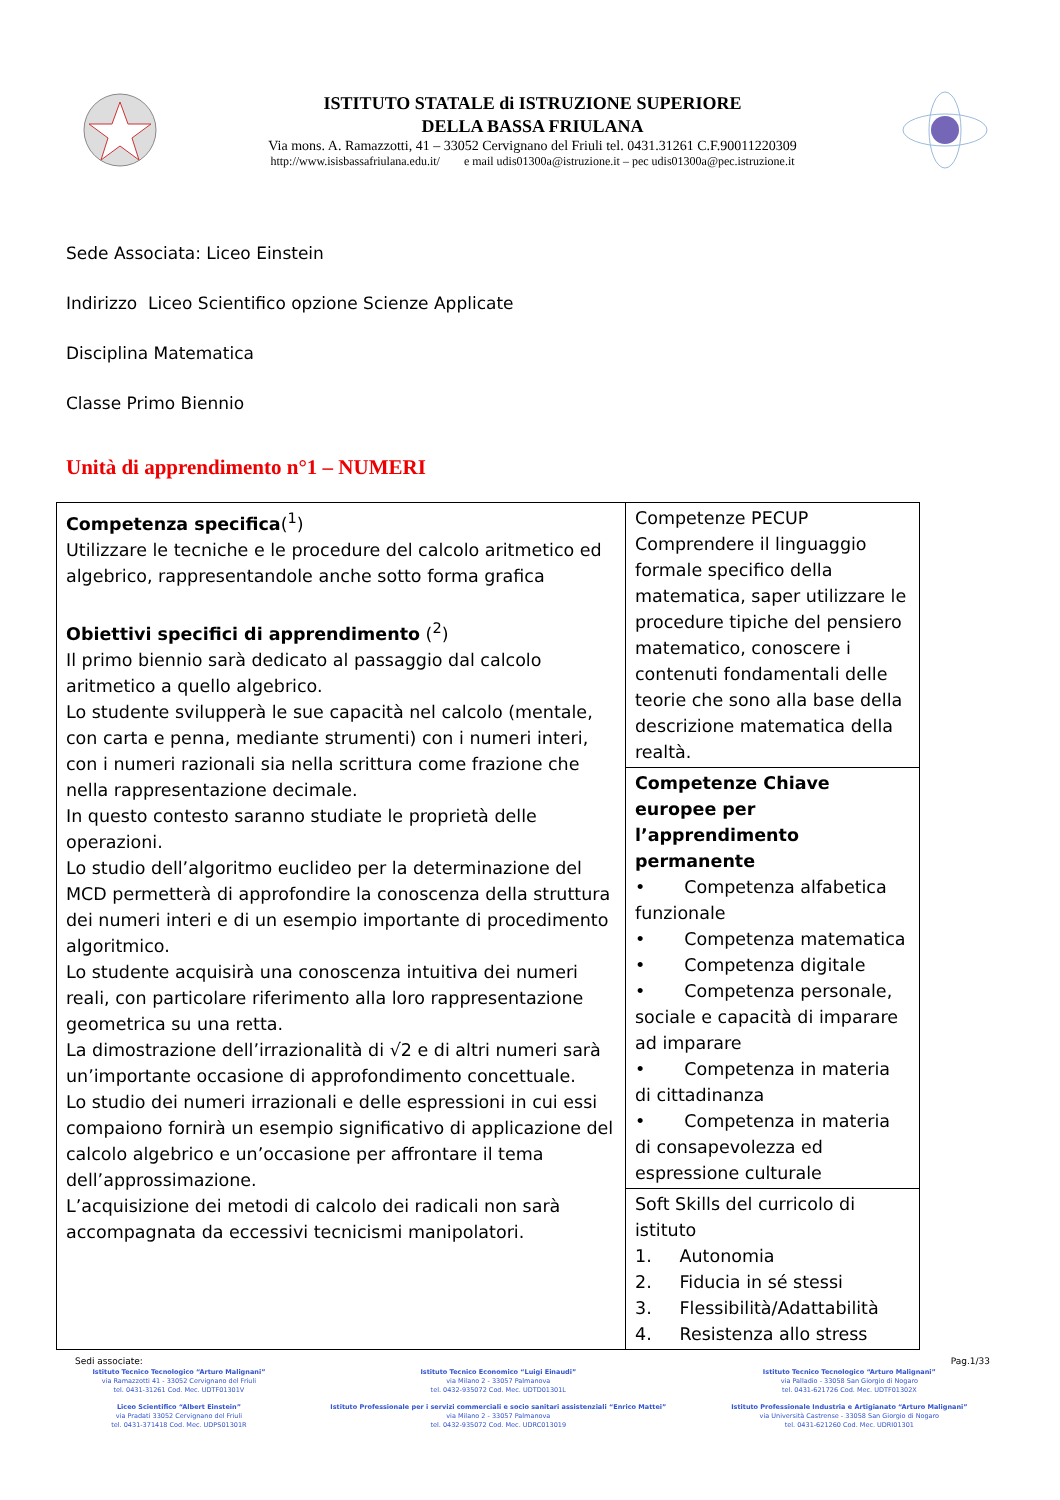ISTITUTO STATALE di ISTRUZIONE SUPERIORE
DELLA BASSA FRIULANA
Via mons. A. Ramazzotti, 41 – 33052 Cervignano del Friuli tel. 0431.31261 C.F.90011220309
http://www.isisbassafriulana.edu.it/ e mail udis01300a@istruzione.it – pec udis01300a@pec.istruzione.it
Sede Associata: Liceo Einstein
Indirizzo Liceo Scientifico opzione Scienze Applicate
Disciplina Matematica
Classe Primo Biennio
Unità di apprendimento n°1 – NUMERI
| Competenza specifica (<sup>1</sup>) Utilizzare le tecniche e le procedure del calcolo aritmetico ed algebrico, rappresentandole anche sotto forma grafica Obiettivi specifici di apprendimento (<sup>2</sup>) Il primo biennio sarà dedicato al passaggio dal calcolo aritmetico a quello algebrico. Lo studente svilupperà le sue capacità nel calcolo (mentale, con carta e penna, mediante strumenti) con i numeri interi, con i numeri razionali sia nella scrittura come frazione che nella rappresentazione decimale. In questo contesto saranno studiate le proprietà delle operazioni. Lo studio dell’algoritmo euclideo per la determinazione del MCD permetterà di approfondire la conoscenza della struttura dei numeri interi e di un esempio importante di procedimento algoritmico. Lo studente acquisirà una conoscenza intuitiva dei numeri reali, con particolare riferimento alla loro rappresentazione geometrica su una retta. La dimostrazione dell’irrazionalità di √2 e di altri numeri sarà un’importante occasione di approfondimento concettuale. Lo studio dei numeri irrazionali e delle espressioni in cui essi compaiono fornirà un esempio significativo di applicazione del calcolo algebrico e un’occasione per affrontare il tema dell’approssimazione. L’acquisizione dei metodi di calcolo dei radicali non sarà accompagnata da eccessivi tecnicismi manipolatori. | Competenze PECUP Comprendere il linguaggio formale specifico della matematica, saper utilizzare le procedure tipiche del pensiero matematico, conoscere i contenuti fondamentali delle teorie che sono alla base della descrizione matematica della realtà. |
| | Competenze Chiave europee per l’apprendimento permanente • Competenza alfabetica funzionale • Competenza matematica • Competenza digitale • Competenza personale, sociale e capacità di imparare ad imparare • Competenza in materia di cittadinanza • Competenza in materia di consapevolezza ed espressione culturale |
| | Soft Skills del curricolo di istituto 1. Autonomia 2. Fiducia in sé stessi 3. Flessibilità/Adattabilità 4. Resistenza allo stress |
Sedi associate: Pag.1/33
Istituto Tecnico Tecnologico “Arturo Malignani”
via Ramazzotti 41 - 33052 Cervignano del Friuli
tel. 0431-31261 Cod. Mec. UDTF01301V
Liceo Scientifico “Albert Einstein”
via Pradati 33052 Cervignano del Friuli
tel. 0431-371418 Cod. Mec. UDPS01301R
Istituto Tecnico Economico “Luigi Einaudi”
via Milano 2 - 33057 Palmanova
tel. 0432-935072 Cod. Mec. UDTD01301L
Istituto Professionale per i servizi commerciali e socio sanitari assistenziali “Enrico Mattei”
via Milano 2 - 33057 Palmanova
tel. 0432-935072 Cod. Mec. UDRC013019
Istituto Tecnico Tecnologico “Arturo Malignani”
via Palladio - 33058 San Giorgio di Nogaro
tel. 0431-621726 Cod. Mec. UDTF01302X
Istituto Professionale Industria e Artigianato “Arturo Malignani”
via Università Castrense - 33058 San Giorgio di Nogaro
tel. 0431-621260 Cod. Mec. UDRI01301